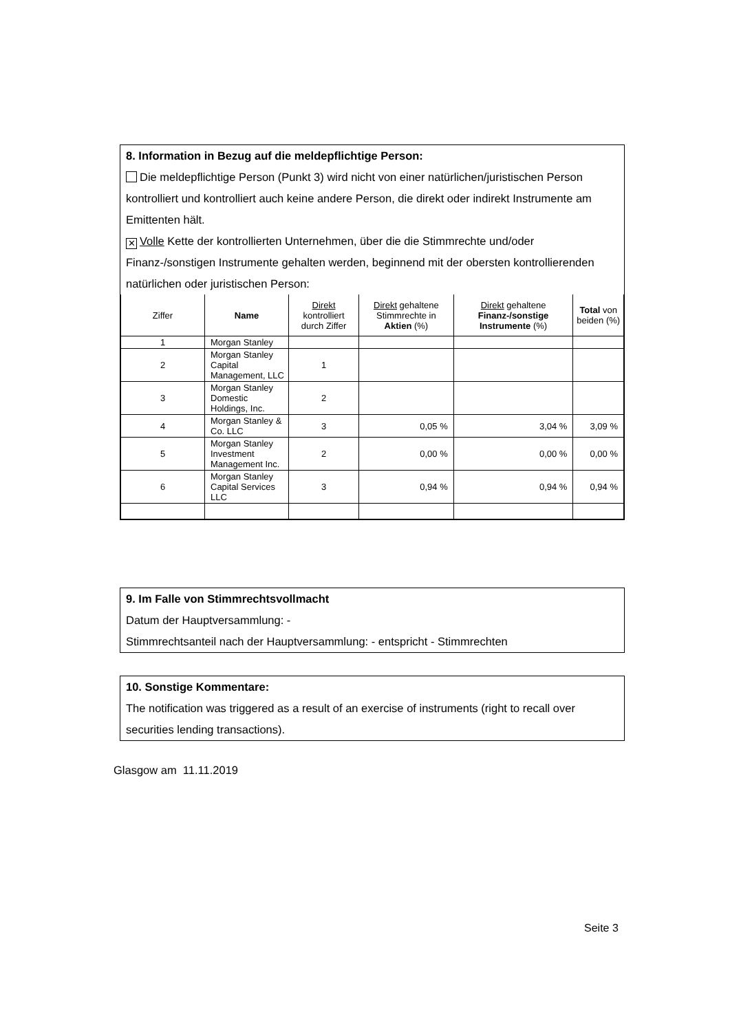8. Information in Bezug auf die meldepflichtige Person:
Die meldepflichtige Person (Punkt 3) wird nicht von einer natürlichen/juristischen Person kontrolliert und kontrolliert auch keine andere Person, die direkt oder indirekt Instrumente am Emittenten hält.
✕ Volle Kette der kontrollierten Unternehmen, über die die Stimmrechte und/oder Finanz-/sonstigen Instrumente gehalten werden, beginnend mit der obersten kontrollierenden natürlichen oder juristischen Person:
| Ziffer | Name | Direkt kontrolliert durch Ziffer | Direkt gehaltene Stimmrechte in Aktien (%) | Direkt gehaltene Finanz-/sonstige Instrumente (%) | Total von beiden (%) |
| --- | --- | --- | --- | --- | --- |
| 1 | Morgan Stanley | | | | |
| 2 | Morgan Stanley Capital Management, LLC | 1 | | | |
| 3 | Morgan Stanley Domestic Holdings, Inc. | 2 | | | |
| 4 | Morgan Stanley & Co. LLC | 3 | 0,05 % | 3,04 % | 3,09 % |
| 5 | Morgan Stanley Investment Management Inc. | 2 | 0,00 % | 0,00 % | 0,00 % |
| 6 | Morgan Stanley Capital Services LLC | 3 | 0,94 % | 0,94 % | 0,94 % |
9. Im Falle von Stimmrechtsvollmacht
Datum der Hauptversammlung: -
Stimmrechtsanteil nach der Hauptversammlung: - entspricht - Stimmrechten
10. Sonstige Kommentare:
The notification was triggered as a result of an exercise of instruments (right to recall over securities lending transactions).
Glasgow am 11.11.2019
Seite 3